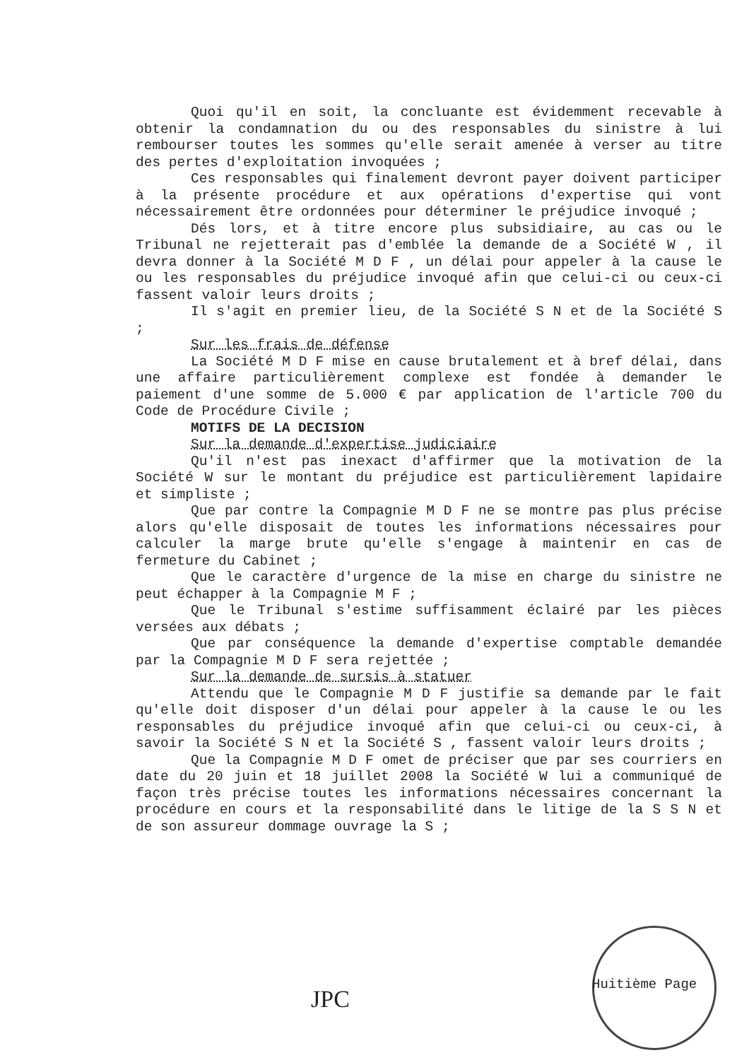Quoi qu'il en soit, la concluante est évidemment recevable à obtenir la condamnation du ou des responsables du sinistre à lui rembourser toutes les sommes qu'elle serait amenée à verser au titre des pertes d'exploitation invoquées ;
Ces responsables qui finalement devront payer doivent participer à la présente procédure et aux opérations d'expertise qui vont nécessairement être ordonnées pour déterminer le préjudice invoqué ;
Dés lors, et à titre encore plus subsidiaire, au cas ou le Tribunal ne rejetterait pas d'emblée la demande de a Société W , il devra donner à la Société M D F , un délai pour appeler à la cause le ou les responsables du préjudice invoqué afin que celui-ci ou ceux-ci fassent valoir leurs droits ;
Il s'agit en premier lieu, de la Société S N et de la Société S ;
Sur les frais de défense
La Société M D F mise en cause brutalement et à bref délai, dans une affaire particulièrement complexe est fondée à demander le paiement d'une somme de 5.000 € par application de l'article 700 du Code de Procédure Civile ;
MOTIFS DE LA DECISION
Sur la demande d'expertise judiciaire
Qu'il n'est pas inexact d'affirmer que la motivation de la Société W sur le montant du préjudice est particulièrement lapidaire et simpliste ;
Que par contre la Compagnie M D F ne se montre pas plus précise alors qu'elle disposait de toutes les informations nécessaires pour calculer la marge brute qu'elle s'engage à maintenir en cas de fermeture du Cabinet ;
Que le caractère d'urgence de la mise en charge du sinistre ne peut échapper à la Compagnie M F ;
Que le Tribunal s'estime suffisamment éclairé par les pièces versées aux débats ;
Que par conséquence la demande d'expertise comptable demandée par la Compagnie M D F sera rejettée ;
Sur la demande de sursis à statuer
Attendu que le Compagnie M D F justifie sa demande par le fait qu'elle doit disposer d'un délai pour appeler à la cause le ou les responsables du préjudice invoqué afin que celui-ci ou ceux-ci, à savoir la Société S N et la Société S , fassent valoir leurs droits ;
Que la Compagnie M D F omet de préciser que par ses courriers en date du 20 juin et 18 juillet 2008 la Société W lui a communiqué de façon très précise toutes les informations nécessaires concernant la procédure en cours et la responsabilité dans le litige de la S S N et de son assureur dommage ouvrage la S ;
JPC
Huitième Page